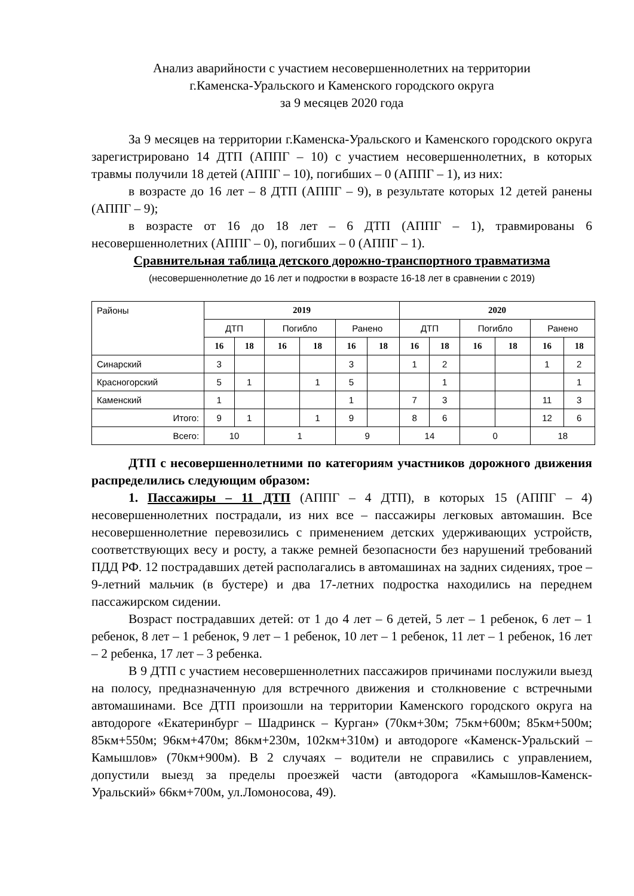Анализ аварийности с участием несовершеннолетних на территории
г.Каменска-Уральского и Каменского городского округа
за 9 месяцев 2020 года
За 9 месяцев на территории г.Каменска-Уральского и Каменского городского округа зарегистрировано 14 ДТП (АППГ – 10) с участием несовершеннолетних, в которых травмы получили 18 детей (АППГ – 10), погибших – 0 (АППГ – 1), из них:
в возрасте до 16 лет – 8 ДТП (АППГ – 9), в результате которых 12 детей ранены (АППГ – 9);
в возрасте от 16 до 18 лет – 6 ДТП (АППГ – 1), травмированы 6 несовершеннолетних (АППГ – 0), погибших – 0 (АППГ – 1).
Сравнительная таблица детского дорожно-транспортного травматизма
(несовершеннолетние до 16 лет и подростки в возрасте 16-18 лет в сравнении с 2019)
| Районы | 2019 | | | | | | 2020 | | | | | |
| | ДТП | | Погибло | | Ранено | | ДТП | | Погибло | | Ранено | |
| | 16 | 18 | 16 | 18 | 16 | 18 | 16 | 18 | 16 | 18 | 16 | 18 |
| Синарский | 3 | | | | 3 | | 1 | 2 | | | 1 | 2 |
| Красногорский | 5 | 1 | | 1 | 5 | | | 1 | | | | 1 |
| Каменский | 1 | | | | 1 | | 7 | 3 | | | 11 | 3 |
| Итого: | 9 | 1 | | 1 | 9 | | 8 | 6 | | | 12 | 6 |
| Всего: | 10 | | 1 | | 9 | | 14 | | 0 | | 18 | |
ДТП с несовершеннолетними по категориям участников дорожного движения распределились следующим образом:
1. Пассажиры – 11 ДТП (АППГ – 4 ДТП), в которых 15 (АППГ – 4) несовершеннолетних пострадали, из них все – пассажиры легковых автомашин. Все несовершеннолетние перевозились с применением детских удерживающих устройств, соответствующих весу и росту, а также ремней безопасности без нарушений требований ПДД РФ. 12 пострадавших детей располагались в автомашинах на задних сидениях, трое – 9-летний мальчик (в бустере) и два 17-летних подростка находились на переднем пассажирском сидении.
Возраст пострадавших детей: от 1 до 4 лет – 6 детей, 5 лет – 1 ребенок, 6 лет – 1 ребенок, 8 лет – 1 ребенок, 9 лет – 1 ребенок, 10 лет – 1 ребенок, 11 лет – 1 ребенок, 16 лет – 2 ребенка, 17 лет – 3 ребенка.
В 9 ДТП с участием несовершеннолетних пассажиров причинами послужили выезд на полосу, предназначенную для встречного движения и столкновение с встречными автомашинами. Все ДТП произошли на территории Каменского городского округа на автодороге «Екатеринбург – Шадринск – Курган» (70км+30м; 75км+600м; 85км+500м; 85км+550м; 96км+470м; 86км+230м, 102км+310м) и автодороге «Каменск-Уральский – Камышлов» (70км+900м). В 2 случаях – водители не справились с управлением, допустили выезд за пределы проезжей части (автодорога «Камышлов-Каменск-Уральский» 66км+700м, ул.Ломоносова, 49).